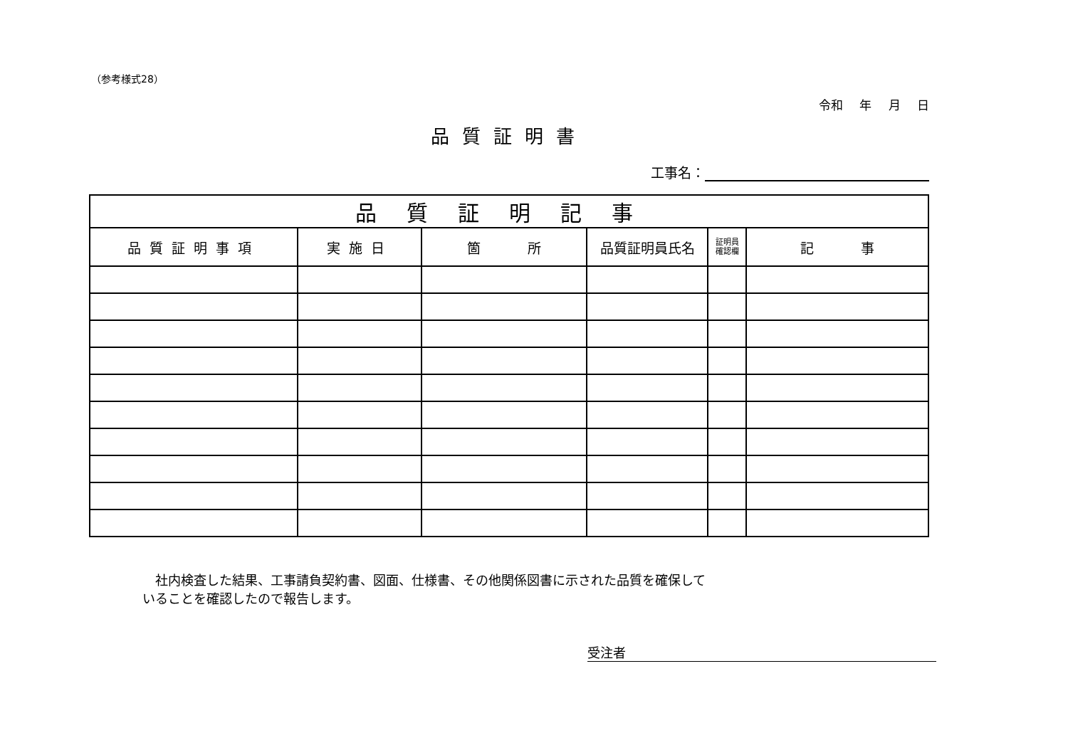（参考様式28）
令和 年 月 日
品質証明書
工事名：
| 品質証明記事 | | | | | |
| --- | --- | --- | --- | --- | --- |
| 品質証明事項 | 実施日 | 箇 所 | 品質証明員氏名 | 証明員 確認欄 | 記 事 |
　社内検査した結果、工事請負契約書、図面、仕様書、その他関係図書に示された品質を確保して
いることを確認したので報告します。
受注者